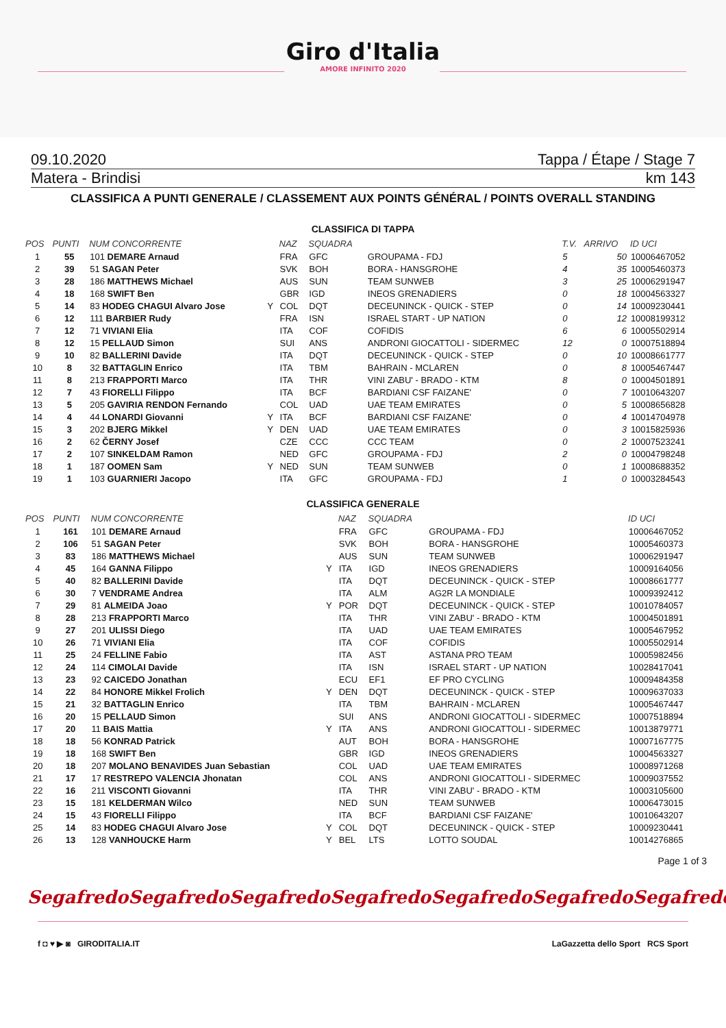Giro d'Italia
AMORE INFINITO 2020
09.10.2020 Tappa / Étape / Stage 7
Matera - Brindisi km 143
CLASSIFICA A PUNTI GENERALE / CLASSEMENT AUX POINTS GÉNÉRAL / POINTS OVERALL STANDING
CLASSIFICA DI TAPPA
| POS | PUNTI | NUM CONCORRENTE | | NAZ | SQUADRA | | T.V. | ARRIVO | ID UCI |
| --- | --- | --- | --- | --- | --- | --- | --- | --- | --- |
| 1 | 55 | 101 DEMARE Arnaud | | FRA | GFC | GROUPAMA - FDJ | 5 | 50 | 10006467052 |
| 2 | 39 | 51 SAGAN Peter | | SVK | BOH | BORA - HANSGROHE | 4 | 35 | 10005460373 |
| 3 | 28 | 186 MATTHEWS Michael | | AUS | SUN | TEAM SUNWEB | 3 | 25 | 10006291947 |
| 4 | 18 | 168 SWIFT Ben | | GBR | IGD | INEOS GRENADIERS | 0 | 18 | 10004563327 |
| 5 | 14 | 83 HODEG CHAGUI Alvaro Jose | Y | COL | DQT | DECEUNINCK - QUICK - STEP | 0 | 14 | 10009230441 |
| 6 | 12 | 111 BARBIER Rudy | | FRA | ISN | ISRAEL START - UP NATION | 0 | 12 | 10008199312 |
| 7 | 12 | 71 VIVIANI Elia | | ITA | COF | COFIDIS | 6 | 6 | 10005502914 |
| 8 | 12 | 15 PELLAUD Simon | | SUI | ANS | ANDRONI GIOCATTOLI - SIDERMEC | 12 | 0 | 10007518894 |
| 9 | 10 | 82 BALLERINI Davide | | ITA | DQT | DECEUNINCK - QUICK - STEP | 0 | 10 | 10008661777 |
| 10 | 8 | 32 BATTAGLIN Enrico | | ITA | TBM | BAHRAIN - MCLAREN | 0 | 8 | 10005467447 |
| 11 | 8 | 213 FRAPPORTI Marco | | ITA | THR | VINI ZABU' - BRADO - KTM | 8 | 0 | 10004501891 |
| 12 | 7 | 43 FIORELLI Filippo | | ITA | BCF | BARDIANI CSF FAIZANE' | 0 | 7 | 10010643207 |
| 13 | 5 | 205 GAVIRIA RENDON Fernando | | COL | UAD | UAE TEAM EMIRATES | 0 | 5 | 10008656828 |
| 14 | 4 | 44 LONARDI Giovanni | Y | ITA | BCF | BARDIANI CSF FAIZANE' | 0 | 4 | 10014704978 |
| 15 | 3 | 202 BJERG Mikkel | Y | DEN | UAD | UAE TEAM EMIRATES | 0 | 3 | 10015825936 |
| 16 | 2 | 62 ČERNY Josef | | CZE | CCC | CCC TEAM | 0 | 2 | 10007523241 |
| 17 | 2 | 107 SINKELDAM Ramon | | NED | GFC | GROUPAMA - FDJ | 2 | 0 | 10004798248 |
| 18 | 1 | 187 OOMEN Sam | Y | NED | SUN | TEAM SUNWEB | 0 | 1 | 10008688352 |
| 19 | 1 | 103 GUARNIERI Jacopo | | ITA | GFC | GROUPAMA - FDJ | 1 | 0 | 10003284543 |
CLASSIFICA GENERALE
| POS | PUNTI | NUM CONCORRENTE | | NAZ | SQUADRA | | ID UCI |
| --- | --- | --- | --- | --- | --- | --- | --- |
| 1 | 161 | 101 DEMARE Arnaud | | FRA | GFC | GROUPAMA - FDJ | 10006467052 |
| 2 | 106 | 51 SAGAN Peter | | SVK | BOH | BORA - HANSGROHE | 10005460373 |
| 3 | 83 | 186 MATTHEWS Michael | | AUS | SUN | TEAM SUNWEB | 10006291947 |
| 4 | 45 | 164 GANNA Filippo | Y | ITA | IGD | INEOS GRENADIERS | 10009164056 |
| 5 | 40 | 82 BALLERINI Davide | | ITA | DQT | DECEUNINCK - QUICK - STEP | 10008661777 |
| 6 | 30 | 7 VENDRAME Andrea | | ITA | ALM | AG2R LA MONDIALE | 10009392412 |
| 7 | 29 | 81 ALMEIDA Joao | Y | POR | DQT | DECEUNINCK - QUICK - STEP | 10010784057 |
| 8 | 28 | 213 FRAPPORTI Marco | | ITA | THR | VINI ZABU' - BRADO - KTM | 10004501891 |
| 9 | 27 | 201 ULISSI Diego | | ITA | UAD | UAE TEAM EMIRATES | 10005467952 |
| 10 | 26 | 71 VIVIANI Elia | | ITA | COF | COFIDIS | 10005502914 |
| 11 | 25 | 24 FELLINE Fabio | | ITA | AST | ASTANA PRO TEAM | 10005982456 |
| 12 | 24 | 114 CIMOLAI Davide | | ITA | ISN | ISRAEL START - UP NATION | 10028417041 |
| 13 | 23 | 92 CAICEDO Jonathan | | ECU | EF1 | EF PRO CYCLING | 10009484358 |
| 14 | 22 | 84 HONORE Mikkel Frolich | Y | DEN | DQT | DECEUNINCK - QUICK - STEP | 10009637033 |
| 15 | 21 | 32 BATTAGLIN Enrico | | ITA | TBM | BAHRAIN - MCLAREN | 10005467447 |
| 16 | 20 | 15 PELLAUD Simon | | SUI | ANS | ANDRONI GIOCATTOLI - SIDERMEC | 10007518894 |
| 17 | 20 | 11 BAIS Mattia | Y | ITA | ANS | ANDRONI GIOCATTOLI - SIDERMEC | 10013879771 |
| 18 | 18 | 56 KONRAD Patrick | | AUT | BOH | BORA - HANSGROHE | 10007167775 |
| 19 | 18 | 168 SWIFT Ben | | GBR | IGD | INEOS GRENADIERS | 10004563327 |
| 20 | 18 | 207 MOLANO BENAVIDES Juan Sebastian | | COL | UAD | UAE TEAM EMIRATES | 10008971268 |
| 21 | 17 | 17 RESTREPO VALENCIA Jhonatan | | COL | ANS | ANDRONI GIOCATTOLI - SIDERMEC | 10009037552 |
| 22 | 16 | 211 VISCONTI Giovanni | | ITA | THR | VINI ZABU' - BRADO - KTM | 10003105600 |
| 23 | 15 | 181 KELDERMAN Wilco | | NED | SUN | TEAM SUNWEB | 10006473015 |
| 24 | 15 | 43 FIORELLI Filippo | | ITA | BCF | BARDIANI CSF FAIZANE' | 10010643207 |
| 25 | 14 | 83 HODEG CHAGUI Alvaro Jose | Y | COL | DQT | DECEUNINCK - QUICK - STEP | 10009230441 |
| 26 | 13 | 128 VANHOUCKE Harm | Y | BEL | LTS | LOTTO SOUDAL | 10014276865 |
Page 1 of 3
Segafredo Segafredo Segafredo Segafredo Segafredo Segafredo Segafredo
f ◘ ♥ ▶ ◙ GIRODITALIA.IT LaGazzetta dello Sport RCS Sport